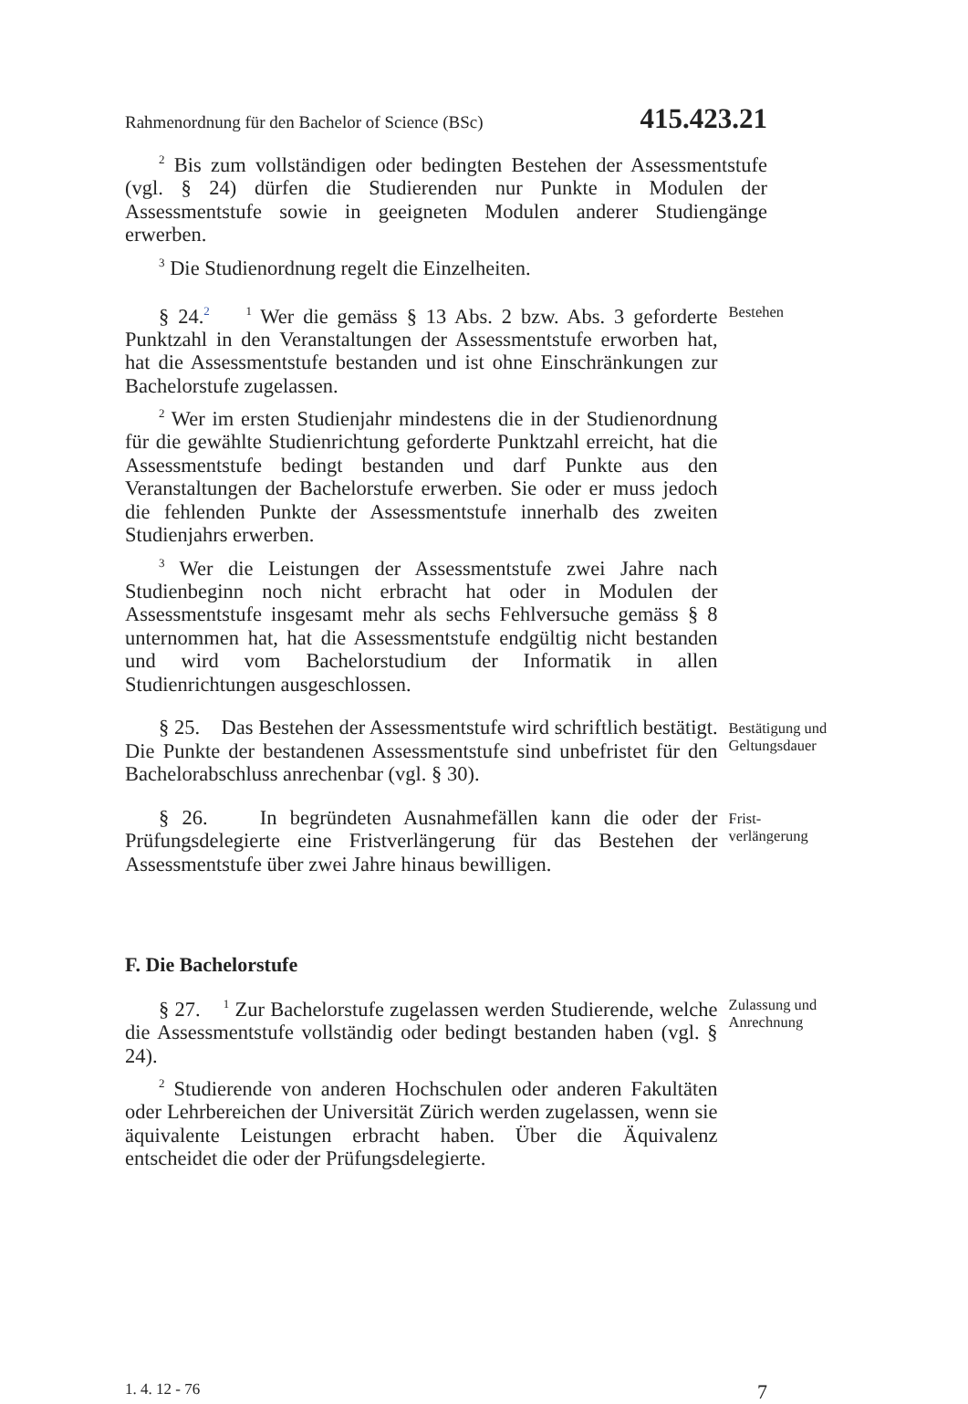Rahmenordnung für den Bachelor of Science (BSc) 415.423.21
<sup>2</sup> Bis zum vollständigen oder bedingten Bestehen der Assessmentstufe (vgl. § 24) dürfen die Studierenden nur Punkte in Modulen der Assessmentstufe sowie in geeigneten Modulen anderer Studiengänge erwerben.
<sup>3</sup> Die Studienordnung regelt die Einzelheiten.
§ 24.<sup>2</sup> <sup>1</sup> Wer die gemäss § 13 Abs. 2 bzw. Abs. 3 geforderte Punktzahl in den Veranstaltungen der Assessmentstufe erworben hat, hat die Assessmentstufe bestanden und ist ohne Einschränkungen zur Bachelorstufe zugelassen.
<sup>2</sup> Wer im ersten Studienjahr mindestens die in der Studienordnung für die gewählte Studienrichtung geforderte Punktzahl erreicht, hat die Assessmentstufe bedingt bestanden und darf Punkte aus den Veranstaltungen der Bachelorstufe erwerben. Sie oder er muss jedoch die fehlenden Punkte der Assessmentstufe innerhalb des zweiten Studienjahrs erwerben.
<sup>3</sup> Wer die Leistungen der Assessmentstufe zwei Jahre nach Studienbeginn noch nicht erbracht hat oder in Modulen der Assessmentstufe insgesamt mehr als sechs Fehlversuche gemäss § 8 unternommen hat, hat die Assessmentstufe endgültig nicht bestanden und wird vom Bachelorstudium der Informatik in allen Studienrichtungen ausgeschlossen.
Bestehen
§ 25. Das Bestehen der Assessmentstufe wird schriftlich bestätigt. Die Punkte der bestandenen Assessmentstufe sind unbefristet für den Bachelorabschluss anrechenbar (vgl. § 30).
Bestätigung und Geltungsdauer
§ 26. In begründeten Ausnahmefällen kann die oder der Prüfungsdelegierte eine Fristverlängerung für das Bestehen der Assessmentstufe über zwei Jahre hinaus bewilligen.
Frist-
verlängerung
F. Die Bachelorstufe
§ 27. <sup>1</sup> Zur Bachelorstufe zugelassen werden Studierende, welche die Assessmentstufe vollständig oder bedingt bestanden haben (vgl. § 24).
<sup>2</sup> Studierende von anderen Hochschulen oder anderen Fakultäten oder Lehrbereichen der Universität Zürich werden zugelassen, wenn sie äquivalente Leistungen erbracht haben. Über die Äquivalenz entscheidet die oder der Prüfungsdelegierte.
Zulassung und Anrechnung
1. 4. 12 - 76 7